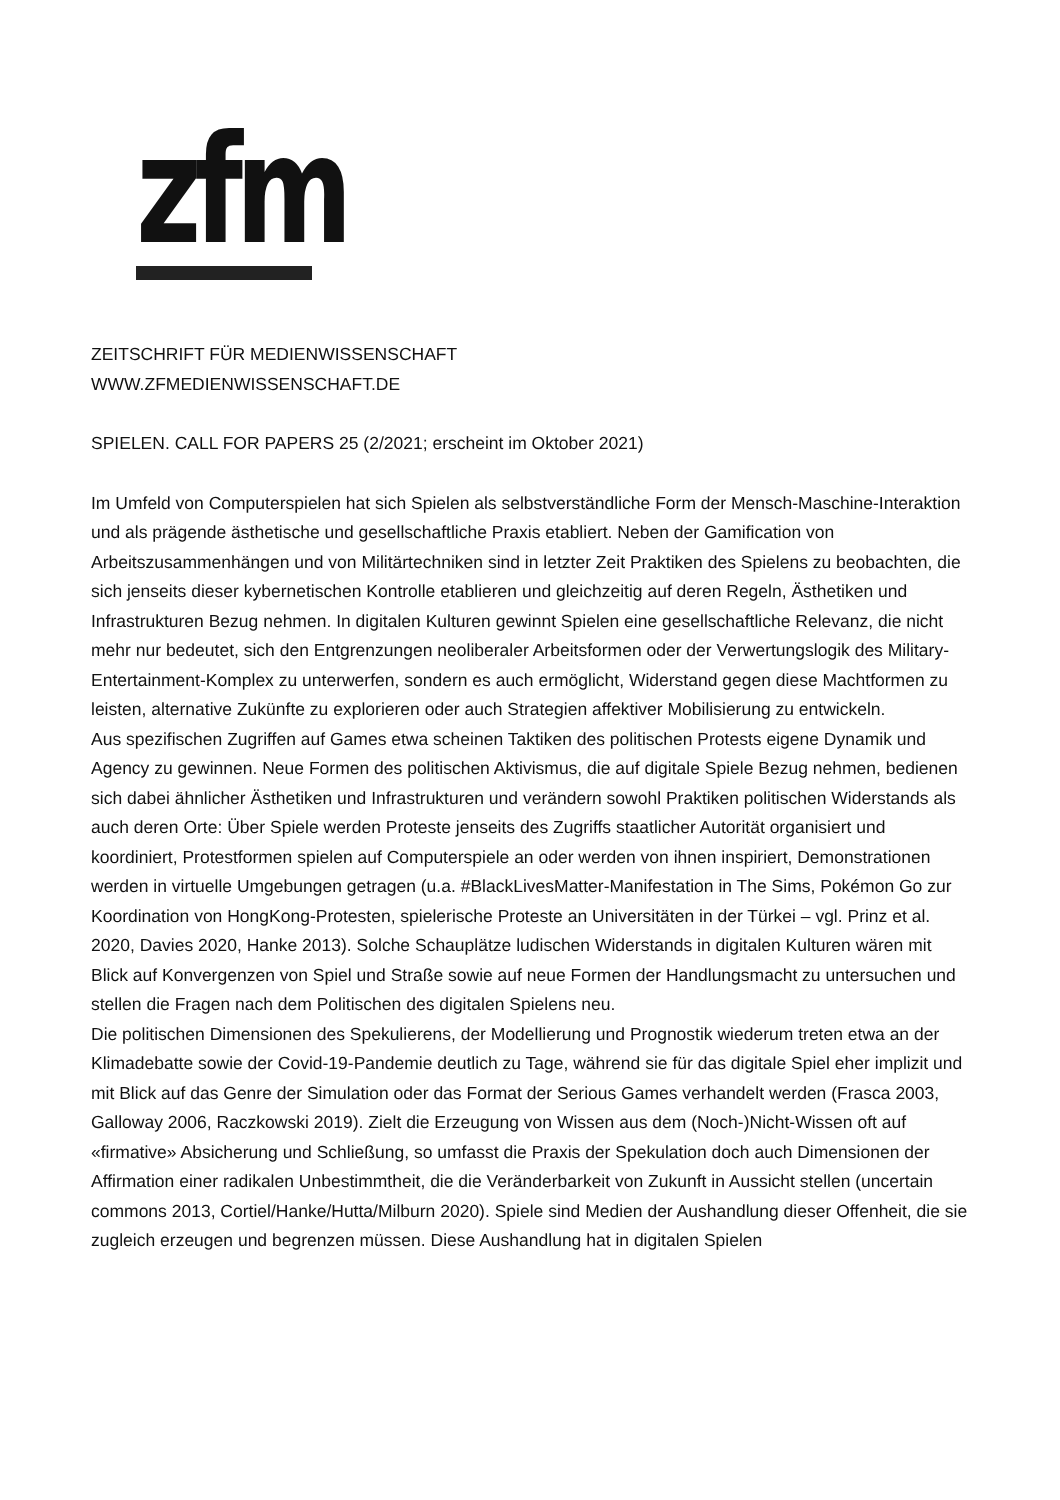zfm
ZEITSCHRIFT FÜR MEDIENWISSENSCHAFT
WWW.ZFMEDIENWISSENSCHAFT.DE
SPIELEN. CALL FOR PAPERS 25 (2/2021; erscheint im Oktober 2021)
Im Umfeld von Computerspielen hat sich Spielen als selbstverständliche Form der Mensch-Maschine-Interaktion und als prägende ästhetische und gesellschaftliche Praxis etabliert. Neben der Gamification von Arbeitszusammenhängen und von Militärtechniken sind in letzter Zeit Praktiken des Spielens zu beobachten, die sich jenseits dieser kybernetischen Kontrolle etablieren und gleichzeitig auf deren Regeln, Ästhetiken und Infrastrukturen Bezug nehmen. In digitalen Kulturen gewinnt Spielen eine gesellschaftliche Relevanz, die nicht mehr nur bedeutet, sich den Entgrenzungen neoliberaler Arbeitsformen oder der Verwertungslogik des Military-Entertainment-Komplex zu unterwerfen, sondern es auch ermöglicht, Widerstand gegen diese Machtformen zu leisten, alternative Zukünfte zu explorieren oder auch Strategien affektiver Mobilisierung zu entwickeln.
Aus spezifischen Zugriffen auf Games etwa scheinen Taktiken des politischen Protests eigene Dynamik und Agency zu gewinnen. Neue Formen des politischen Aktivismus, die auf digitale Spiele Bezug nehmen, bedienen sich dabei ähnlicher Ästhetiken und Infrastrukturen und verändern sowohl Praktiken politischen Widerstands als auch deren Orte: Über Spiele werden Proteste jenseits des Zugriffs staatlicher Autorität organisiert und koordiniert, Protestformen spielen auf Computerspiele an oder werden von ihnen inspiriert, Demonstrationen werden in virtuelle Umgebungen getragen (u.a. #BlackLivesMatter-Manifestation in The Sims, Pokémon Go zur Koordination von HongKong-Protesten, spielerische Proteste an Universitäten in der Türkei – vgl. Prinz et al. 2020, Davies 2020, Hanke 2013). Solche Schauplätze ludischen Widerstands in digitalen Kulturen wären mit Blick auf Konvergenzen von Spiel und Straße sowie auf neue Formen der Handlungsmacht zu untersuchen und stellen die Fragen nach dem Politischen des digitalen Spielens neu.
Die politischen Dimensionen des Spekulierens, der Modellierung und Prognostik wiederum treten etwa an der Klimadebatte sowie der Covid-19-Pandemie deutlich zu Tage, während sie für das digitale Spiel eher implizit und mit Blick auf das Genre der Simulation oder das Format der Serious Games verhandelt werden (Frasca 2003, Galloway 2006, Raczkowski 2019). Zielt die Erzeugung von Wissen aus dem (Noch-)Nicht-Wissen oft auf «firmative» Absicherung und Schließung, so umfasst die Praxis der Spekulation doch auch Dimensionen der Affirmation einer radikalen Unbestimmtheit, die die Veränderbarkeit von Zukunft in Aussicht stellen (uncertain commons 2013, Cortiel/Hanke/Hutta/Milburn 2020). Spiele sind Medien der Aushandlung dieser Offenheit, die sie zugleich erzeugen und begrenzen müssen. Diese Aushandlung hat in digitalen Spielen